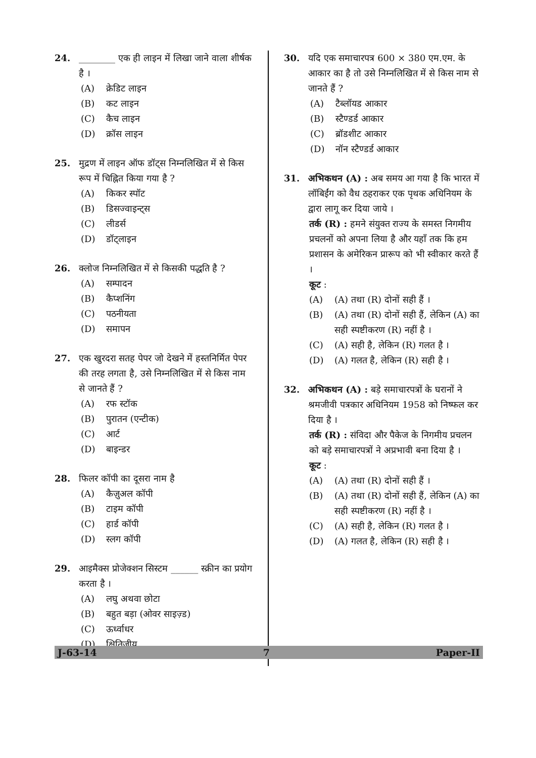24. ________ एक ही लाइन में लिखा जाने वाला शीर्षक है ।
(A) क्रेडिट लाइन
(B) कट लाइन
(C) कैच लाइन
(D) क्रॉस लाइन
25. मुद्रण में लाइन ऑफ डॉट्स निम्नलिखित में से किस रूप में चिह्नित किया गया है ?
(A) किकर स्पॉट
(B) डिसज्वाइन्ट्स
(C) लीडर्स
(D) डॉट्लाइन
26. क्लोज निम्नलिखित में से किसकी पद्धति है ?
(A) सम्पादन
(B) कैप्शनिंग
(C) पठनीयता
(D) समापन
27. एक खुरदरा सतह पेपर जो देखने में हस्तनिर्मित पेपर की तरह लगता है, उसे निम्नलिखित में से किस नाम से जानते हैं ?
(A) रफ स्टॉक
(B) पुरातन (एन्टीक)
(C) आर्ट
(D) बाइन्डर
28. फिलर कॉपी का दूसरा नाम है
(A) कैज़ुअल कॉपी
(B) टाइम कॉपी
(C) हार्ड कॉपी
(D) स्लग कॉपी
29. आइमैक्स प्रोजेक्शन सिस्टम ______ स्क्रीन का प्रयोग करता है ।
(A) लघु अथवा छोटा
(B) बहुत बड़ा (ओवर साइज़्ड)
(C) ऊर्ध्वाधर
(D) क्षितिजीय
30. यदि एक समाचारपत्र 600 × 380 एम.एम. के आकार का है तो उसे निम्नलिखित में से किस नाम से जानते हैं ?
(A) टैब्लॉयड आकार
(B) स्टैण्डर्ड आकार
(C) ब्रॉडशीट आकार
(D) नॉन स्टैण्डर्ड आकार
31. अभिकथन (A) : अब समय आ गया है कि भारत में लॉबिईंग को वैध ठहराकर एक पृथक अधिनियम के द्वारा लागू कर दिया जाये ।
तर्क (R) : हमने संयुक्त राज्य के समस्त निगमीय प्रचलनों को अपना लिया है और यहाँ तक कि हम प्रशासन के अमेरिकन प्रारूप को भी स्वीकार करते हैं ।
कूट :
(A) (A) तथा (R) दोनों सही हैं ।
(B) (A) तथा (R) दोनों सही हैं, लेकिन (A) का सही स्पष्टीकरण (R) नहीं है ।
(C) (A) सही है, लेकिन (R) गलत है ।
(D) (A) गलत है, लेकिन (R) सही है ।
32. अभिकथन (A) : बड़े समाचारपत्रों के घरानों ने श्रमजीवी पत्रकार अधिनियम 1958 को निष्फल कर दिया है ।
तर्क (R) : संविदा और पैकेज के निगमीय प्रचलन को बड़े समाचारपत्रों ने अप्रभावी बना दिया है ।
कूट :
(A) (A) तथा (R) दोनों सही हैं ।
(B) (A) तथा (R) दोनों सही हैं, लेकिन (A) का सही स्पष्टीकरण (R) नहीं है ।
(C) (A) सही है, लेकिन (R) गलत है ।
(D) (A) गलत है, लेकिन (R) सही है ।
J-63-14 7 Paper-II